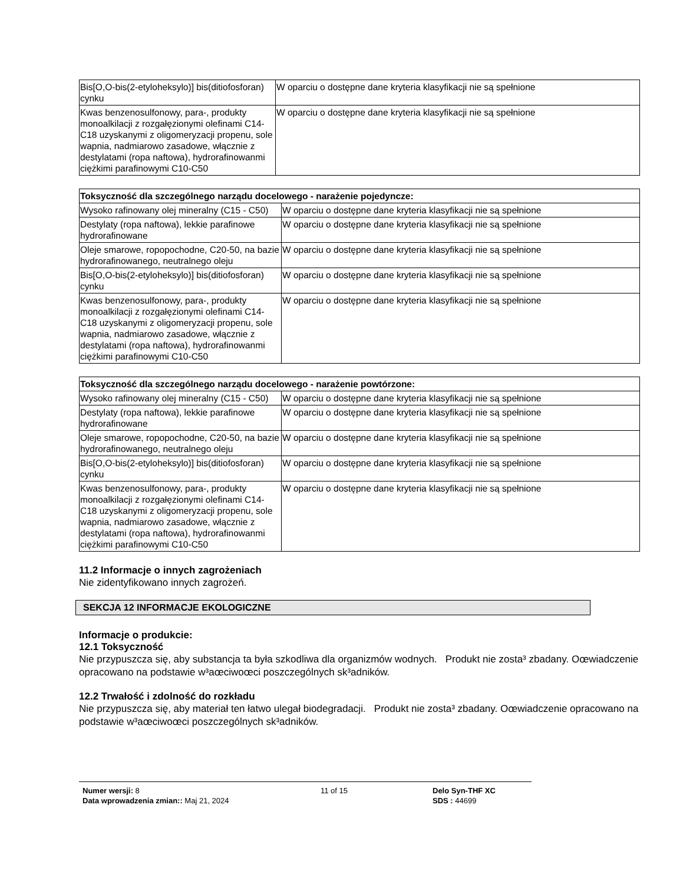| Bis[O,O-bis(2-etyloheksylo)] bis(ditiofosforan) cynku | W oparciu o dostępne dane kryteria klasyfikacji nie są spełnione |
| Kwas benzenosulfonowy, para-, produkty monoalkilacji z rozgałęzionymi olefinami C14-C18 uzyskanymi z oligomeryzacji propenu, sole wapnia, nadmiarowo zasadowe, włącznie z destylatami (ropa naftowa), hydrorafinowanmi ciężkimi parafinowymi C10-C50 | W oparciu o dostępne dane kryteria klasyfikacji nie są spełnione |
| Toksyczność dla szczególnego narządu docelowego - narażenie pojedyncze: | |
| --- | --- |
| Wysoko rafinowany olej mineralny (C15 - C50) | W oparciu o dostępne dane kryteria klasyfikacji nie są spełnione |
| Destylaty (ropa naftowa), lekkie parafinowe hydrorafinowane | W oparciu o dostępne dane kryteria klasyfikacji nie są spełnione |
| Oleje smarowe, ropopochodne, C20-50, na bazie hydrorafinowanego, neutralnego oleju | W oparciu o dostępne dane kryteria klasyfikacji nie są spełnione |
| Bis[O,O-bis(2-etyloheksylo)] bis(ditiofosforan) cynku | W oparciu o dostępne dane kryteria klasyfikacji nie są spełnione |
| Kwas benzenosulfonowy, para-, produkty monoalkilacji z rozgałęzionymi olefinami C14-C18 uzyskanymi z oligomeryzacji propenu, sole wapnia, nadmiarowo zasadowe, włącznie z destylatami (ropa naftowa), hydrorafinowanmi ciężkimi parafinowymi C10-C50 | W oparciu o dostępne dane kryteria klasyfikacji nie są spełnione |
| Toksyczność dla szczególnego narządu docelowego - narażenie powtórzone: | |
| --- | --- |
| Wysoko rafinowany olej mineralny (C15 - C50) | W oparciu o dostępne dane kryteria klasyfikacji nie są spełnione |
| Destylaty (ropa naftowa), lekkie parafinowe hydrorafinowane | W oparciu o dostępne dane kryteria klasyfikacji nie są spełnione |
| Oleje smarowe, ropopochodne, C20-50, na bazie hydrorafinowanego, neutralnego oleju | W oparciu o dostępne dane kryteria klasyfikacji nie są spełnione |
| Bis[O,O-bis(2-etyloheksylo)] bis(ditiofosforan) cynku | W oparciu o dostępne dane kryteria klasyfikacji nie są spełnione |
| Kwas benzenosulfonowy, para-, produkty monoalkilacji z rozgałęzionymi olefinami C14-C18 uzyskanymi z oligomeryzacji propenu, sole wapnia, nadmiarowo zasadowe, włącznie z destylatami (ropa naftowa), hydrorafinowanmi ciężkimi parafinowymi C10-C50 | W oparciu o dostępne dane kryteria klasyfikacji nie są spełnione |
11.2 Informacje o innych zagrożeniach
Nie zidentyfikowano innych zagrożeń.
SEKCJA 12 INFORMACJE EKOLOGICZNE
Informacje o produkcie:
12.1 Toksyczność
Nie przypuszcza się, aby substancja ta była szkodliwa dla organizmów wodnych. Produkt nie zosta³ zbadany. Oœwiadczenie opracowano na podstawie w³aœciwoœci poszczególnych sk³adników.
12.2 Trwałość i zdolność do rozkładu
Nie przypuszcza się, aby materiał ten łatwo ulegał biodegradacji. Produkt nie zosta³ zbadany. Oœwiadczenie opracowano na podstawie w³aœciwoœci poszczególnych sk³adników.
Numer wersji: 8
Data wprowadzenia zmian:: Maj 21, 2024
11 of 15 Delo Syn-THF XC
SDS : 44699